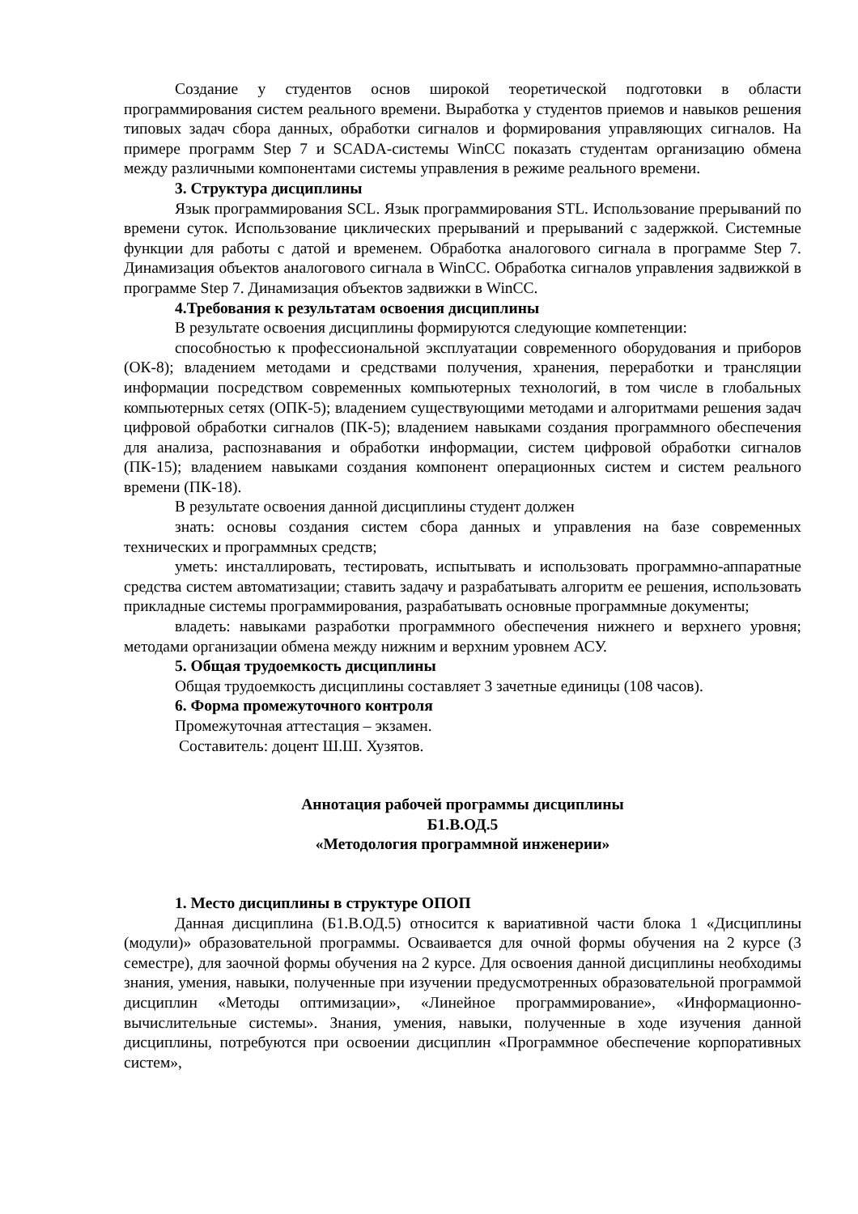Создание у студентов основ широкой теоретической подготовки в области программирования систем реального времени. Выработка у студентов приемов и навыков решения типовых задач сбора данных, обработки сигналов и формирования управляющих сигналов. На примере программ Step 7 и SCADA-системы WinCC показать студентам организацию обмена между различными компонентами системы управления в режиме реального времени.
3. Структура дисциплины
Язык программирования SCL. Язык программирования STL. Использование прерываний по времени суток. Использование циклических прерываний и прерываний с задержкой. Системные функции для работы с датой и временем. Обработка аналогового сигнала в программе Step 7. Динамизация объектов аналогового сигнала в WinCC. Обработка сигналов управления задвижкой в программе Step 7. Динамизация объектов задвижки в WinCC.
4.Требования к результатам освоения дисциплины
В результате освоения дисциплины формируются следующие компетенции:
способностью к профессиональной эксплуатации современного оборудования и приборов (ОК-8); владением методами и средствами получения, хранения, переработки и трансляции информации посредством современных компьютерных технологий, в том числе в глобальных компьютерных сетях (ОПК-5); владением существующими методами и алгоритмами решения задач цифровой обработки сигналов (ПК-5); владением навыками создания программного обеспечения для анализа, распознавания и обработки информации, систем цифровой обработки сигналов (ПК-15); владением навыками создания компонент операционных систем и систем реального времени (ПК-18).
В результате освоения данной дисциплины студент должен
знать: основы создания систем сбора данных и управления на базе современных технических и программных средств;
уметь: инсталлировать, тестировать, испытывать и использовать программно-аппаратные средства систем автоматизации; ставить задачу и разрабатывать алгоритм ее решения, использовать прикладные системы программирования, разрабатывать основные программные документы;
владеть: навыками разработки программного обеспечения нижнего и верхнего уровня; методами организации обмена между нижним и верхним уровнем АСУ.
5. Общая трудоемкость дисциплины
Общая трудоемкость дисциплины составляет 3 зачетные единицы (108 часов).
6. Форма промежуточного контроля
Промежуточная аттестация – экзамен.
Составитель: доцент Ш.Ш. Хузятов.
Аннотация рабочей программы дисциплины
Б1.В.ОД.5
«Методология программной инженерии»
1. Место дисциплины в структуре ОПОП
Данная дисциплина (Б1.В.ОД.5) относится к вариативной части блока 1 «Дисциплины (модули)» образовательной программы. Осваивается для очной формы обучения на 2 курсе (3 семестре), для заочной формы обучения на 2 курсе. Для освоения данной дисциплины необходимы знания, умения, навыки, полученные при изучении предусмотренных образовательной программой дисциплин «Методы оптимизации», «Линейное программирование», «Информационно-вычислительные системы». Знания, умения, навыки, полученные в ходе изучения данной дисциплины, потребуются при освоении дисциплин «Программное обеспечение корпоративных систем»,